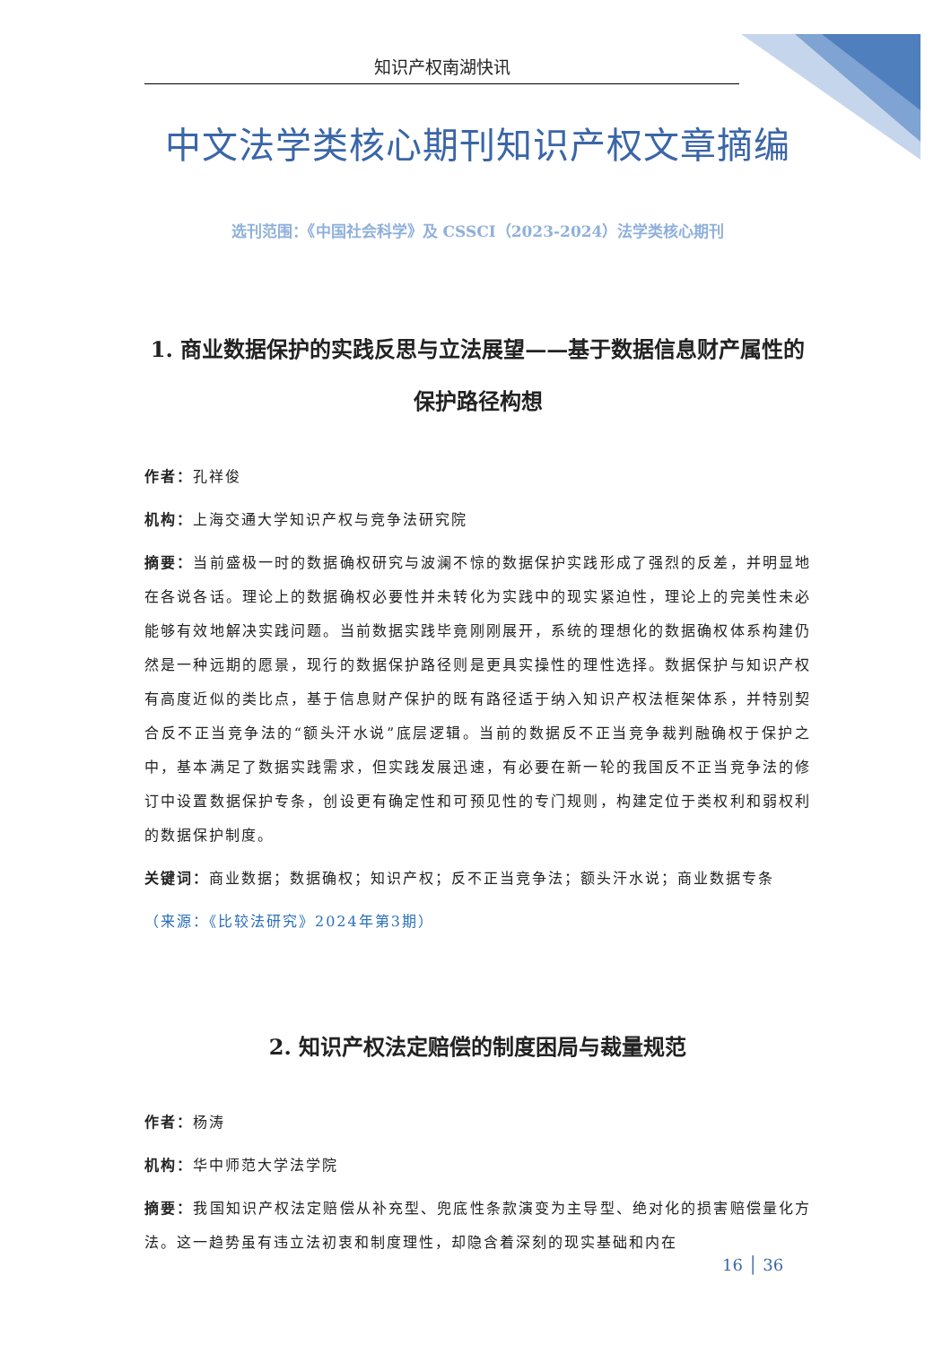知识产权南湖快讯
中文法学类核心期刊知识产权文章摘编
选刊范围：《中国社会科学》及 CSSCI（2023-2024）法学类核心期刊
1. 商业数据保护的实践反思与立法展望——基于数据信息财产属性的保护路径构想
作者：孔祥俊
机构：上海交通大学知识产权与竞争法研究院
摘要：当前盛极一时的数据确权研究与波澜不惊的数据保护实践形成了强烈的反差，并明显地在各说各话。理论上的数据确权必要性并未转化为实践中的现实紧迫性，理论上的完美性未必能够有效地解决实践问题。当前数据实践毕竟刚刚展开，系统的理想化的数据确权体系构建仍然是一种远期的愿景，现行的数据保护路径则是更具实操性的理性选择。数据保护与知识产权有高度近似的类比点，基于信息财产保护的既有路径适于纳入知识产权法框架体系，并特别契合反不正当竞争法的“额头汗水说”底层逻辑。当前的数据反不正当竞争裁判融确权于保护之中，基本满足了数据实践需求，但实践发展迅速，有必要在新一轮的我国反不正当竞争法的修订中设置数据保护专条，创设更有确定性和可预见性的专门规则，构建定位于类权利和弱权利的数据保护制度。
关键词：商业数据；数据确权；知识产权；反不正当竞争法；额头汗水说；商业数据专条
（来源：《比较法研究》2024年第3期）
2. 知识产权法定赔偿的制度困局与裁量规范
作者：杨涛
机构：华中师范大学法学院
摘要：我国知识产权法定赔偿从补充型、兜底性条款演变为主导型、绝对化的损害赔偿量化方法。这一趋势虽有违立法初衷和制度理性，却隐含着深刻的现实基础和内在
16 │ 36